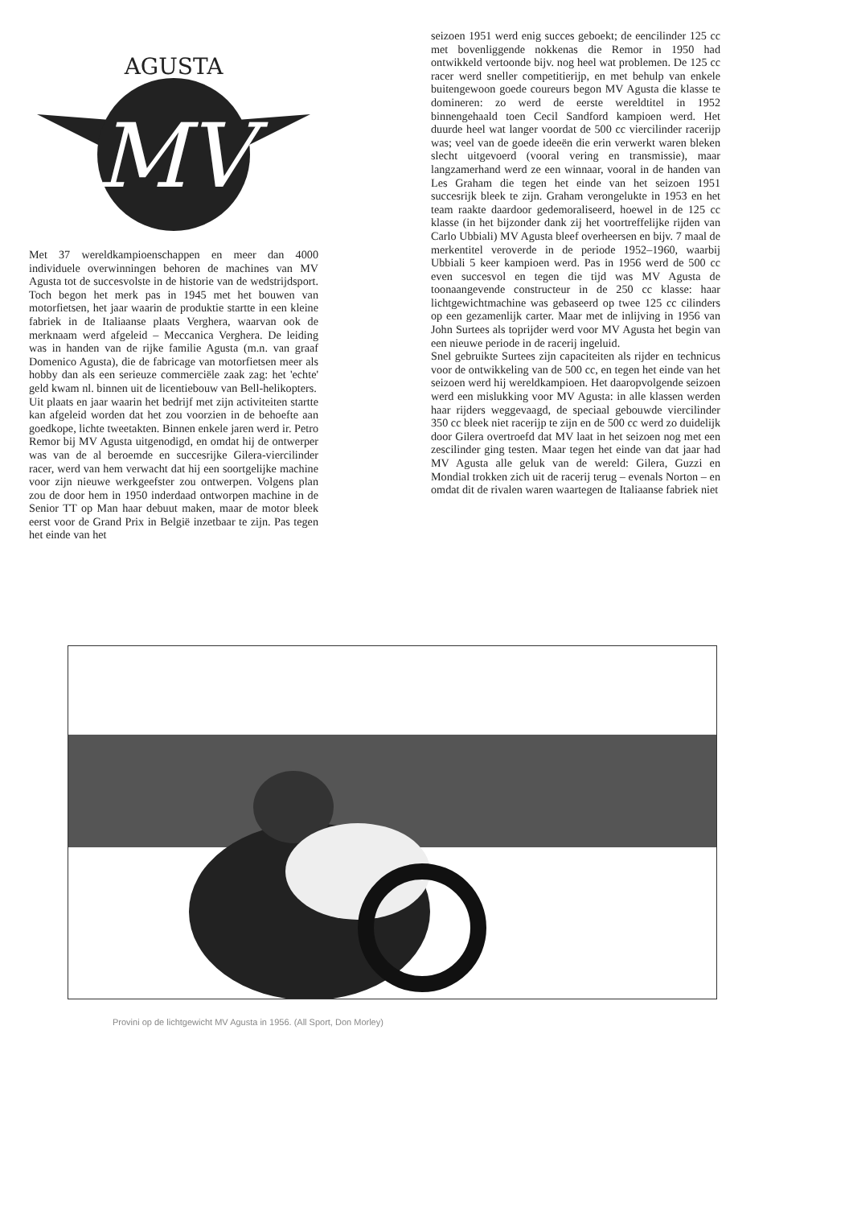AGUSTA
MV
Met 37 wereldkampioenschappen en meer dan 4000 individuele overwinningen behoren de machines van MV Agusta tot de succesvolste in de historie van de wedstrijdsport. Toch begon het merk pas in 1945 met het bouwen van motorfietsen, het jaar waarin de produktie startte in een kleine fabriek in de Italiaanse plaats Verghera, waarvan ook de merknaam werd afgeleid – Meccanica Verghera. De leiding was in handen van de rijke familie Agusta (m.n. van graaf Domenico Agusta), die de fabricage van motorfietsen meer als hobby dan als een serieuze commerciële zaak zag: het 'echte' geld kwam nl. binnen uit de licentiebouw van Bell-helikopters.
Uit plaats en jaar waarin het bedrijf met zijn activiteiten startte kan afgeleid worden dat het zou voorzien in de behoefte aan goedkope, lichte tweetakten. Binnen enkele jaren werd ir. Petro Remor bij MV Agusta uitgenodigd, en omdat hij de ontwerper was van de al beroemde en succesrijke Gilera-viercilinder racer, werd van hem verwacht dat hij een soortgelijke machine voor zijn nieuwe werkgeefster zou ontwerpen. Volgens plan zou de door hem in 1950 inderdaad ontworpen machine in de Senior TT op Man haar debuut maken, maar de motor bleek eerst voor de Grand Prix in België inzetbaar te zijn. Pas tegen het einde van het
seizoen 1951 werd enig succes geboekt; de eencilinder 125 cc met bovenliggende nokkenas die Remor in 1950 had ontwikkeld vertoonde bijv. nog heel wat problemen. De 125 cc racer werd sneller competitierijp, en met behulp van enkele buitengewoon goede coureurs begon MV Agusta die klasse te domineren: zo werd de eerste wereldtitel in 1952 binnengehaald toen Cecil Sandford kampioen werd. Het duurde heel wat langer voordat de 500 cc viercilinder racerijp was; veel van de goede ideeën die erin verwerkt waren bleken slecht uitgevoerd (vooral vering en transmissie), maar langzamerhand werd ze een winnaar, vooral in de handen van Les Graham die tegen het einde van het seizoen 1951 succesrijk bleek te zijn. Graham verongelukte in 1953 en het team raakte daardoor gedemoraliseerd, hoewel in de 125 cc klasse (in het bijzonder dank zij het voortreffelijke rijden van Carlo Ubbiali) MV Agusta bleef overheersen en bijv. 7 maal de merkentitel veroverde in de periode 1952–1960, waarbij Ubbiali 5 keer kampioen werd. Pas in 1956 werd de 500 cc even succesvol en tegen die tijd was MV Agusta de toonaangevende constructeur in de 250 cc klasse: haar lichtgewichtmachine was gebaseerd op twee 125 cc cilinders op een gezamenlijk carter. Maar met de inlijving in 1956 van John Surtees als toprijder werd voor MV Agusta het begin van een nieuwe periode in de racerij ingeluid.
Snel gebruikte Surtees zijn capaciteiten als rijder en technicus voor de ontwikkeling van de 500 cc, en tegen het einde van het seizoen werd hij wereldkampioen. Het daaropvolgende seizoen werd een mislukking voor MV Agusta: in alle klassen werden haar rijders weggevaagd, de speciaal gebouwde viercilinder 350 cc bleek niet racerijp te zijn en de 500 cc werd zo duidelijk door Gilera overtroefd dat MV laat in het seizoen nog met een zescilinder ging testen. Maar tegen het einde van dat jaar had MV Agusta alle geluk van de wereld: Gilera, Guzzi en Mondial trokken zich uit de racerij terug – evenals Norton – en omdat dit de rivalen waren waartegen de Italiaanse fabriek niet
Provini op de lichtgewicht MV Agusta in 1956. (All Sport, Don Morley)